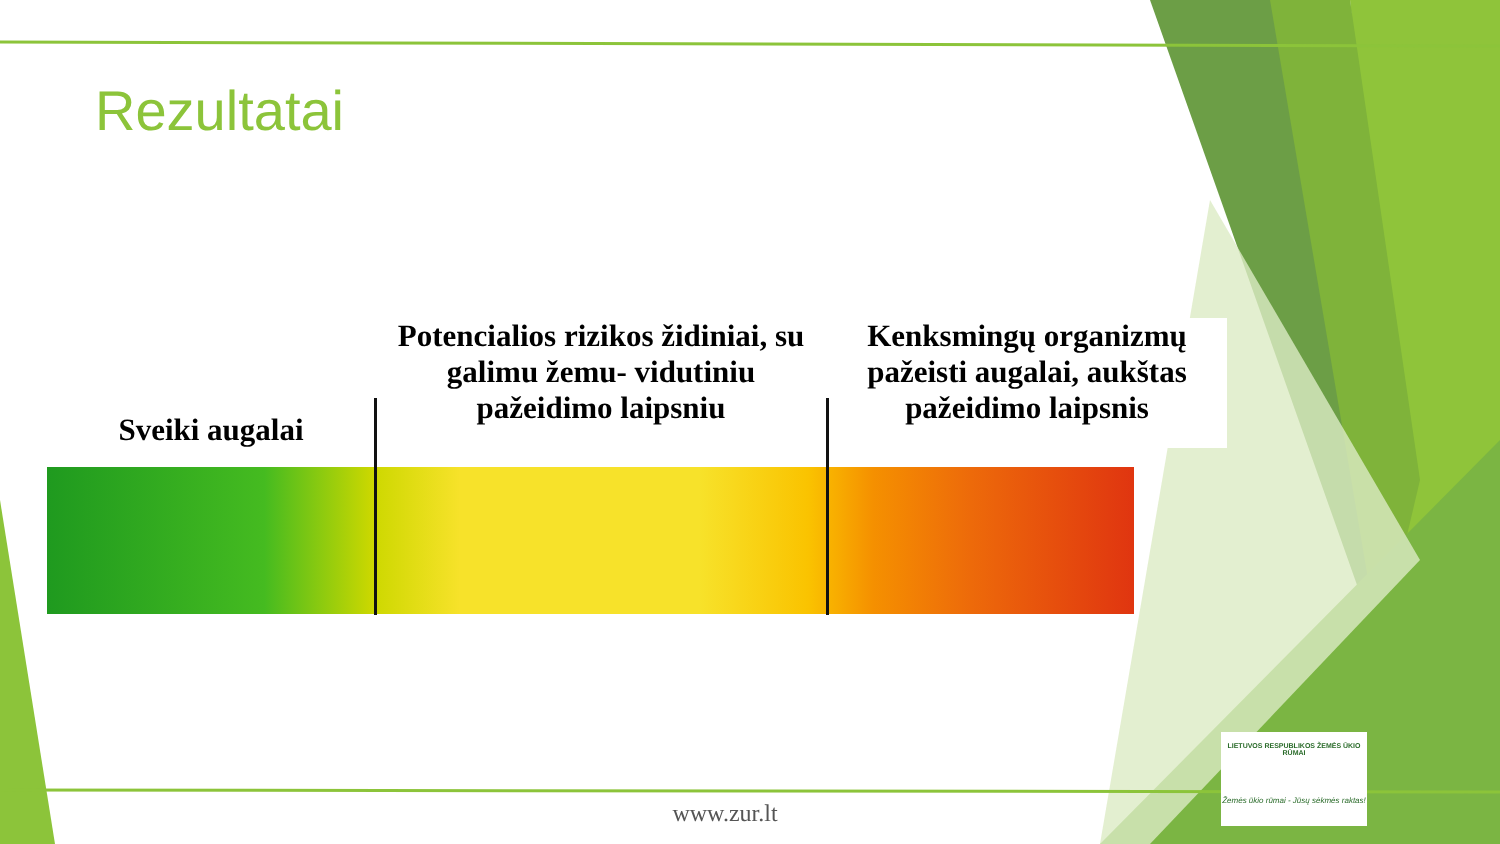Rezultatai
Sveiki augalai Potencialios rizikos židiniai, su galimu žemu- vidutiniu pažeidimo laipsniu
Kenksmingų organizmų pažeisti augalai, aukštas pažeidimo laipsnis
www.zur.lt
LIETUVOS RESPUBLIKOS ŽEMĖS ŪKIO RŪMAI
Žemės ūkio rūmai - Jūsų sėkmės raktas!